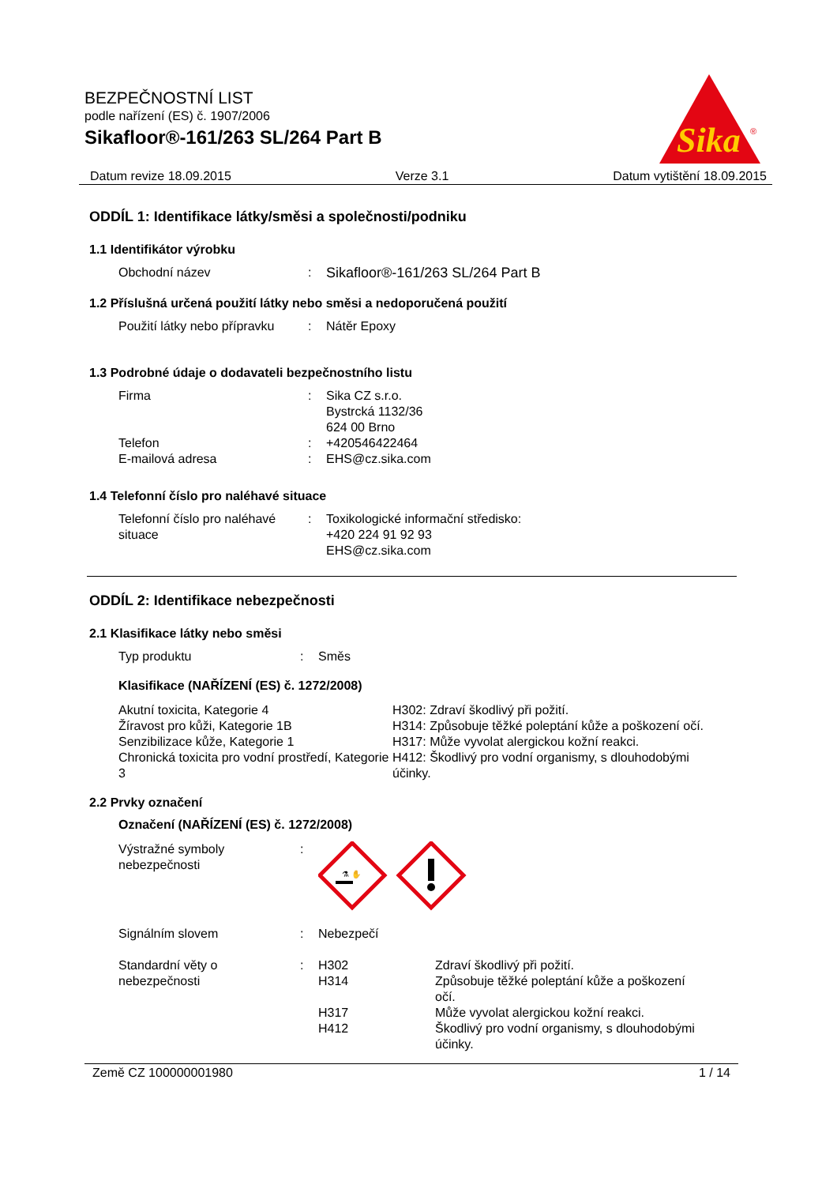BEZPEČNOSTNÍ LIST
podle nařízení (ES) č. 1907/2006
Sikafloor®-161/263 SL/264 Part B
Sika
®
Datum revize 18.09.2015 Verze 3.1 Datum vytištění 18.09.2015
ODDÍL 1: Identifikace látky/směsi a společnosti/podniku
1.1 Identifikátor výrobku
Obchodní název : Sikafloor®-161/263 SL/264 Part B
1.2 Příslušná určená použití látky nebo směsi a nedoporučená použití
Použití látky nebo přípravku
: Nátěr Epoxy
1.3 Podrobné údaje o dodavateli bezpečnostního listu
Firma : Sika CZ s.r.o.
Bystrcká 1132/36
624 00 Brno
Telefon : +420546422464
E-mailová adresa : EHS@cz.sika.com
1.4 Telefonní číslo pro naléhavé situace
Telefonní číslo pro naléhavé situace
: Toxikologické informační středisko:
+420 224 91 92 93
EHS@cz.sika.com
ODDÍL 2: Identifikace nebezpečnosti
2.1 Klasifikace látky nebo směsi
Typ produktu : Směs
Klasifikace (NAŘÍZENÍ (ES) č. 1272/2008)
Akutní toxicita, Kategorie 4
H302: Zdraví škodlivý při požití.
Žíravost pro kůži, Kategorie 1B
H314: Způsobuje těžké poleptání kůže a poškození očí.
Senzibilizace kůže, Kategorie 1
H317: Může vyvolat alergickou kožní reakci.
Chronická toxicita pro vodní prostředí, Kategorie 3
H412: Škodlivý pro vodní organismy, s dlouhodobými účinky.
2.2 Prvky označení
Označení (NAŘÍZENÍ (ES) č. 1272/2008)
Výstražné symboly nebezpečnosti
:
⚗ ✋
Signálním slovem : Nebezpečí
Standardní věty o nebezpečnosti
: H302
Zdraví škodlivý při požití.
H314
Způsobuje těžké poleptání kůže a poškození očí.
H317
Může vyvolat alergickou kožní reakci.
H412
Škodlivý pro vodní organismy, s dlouhodobými účinky.
Země CZ 100000001980 1 / 14